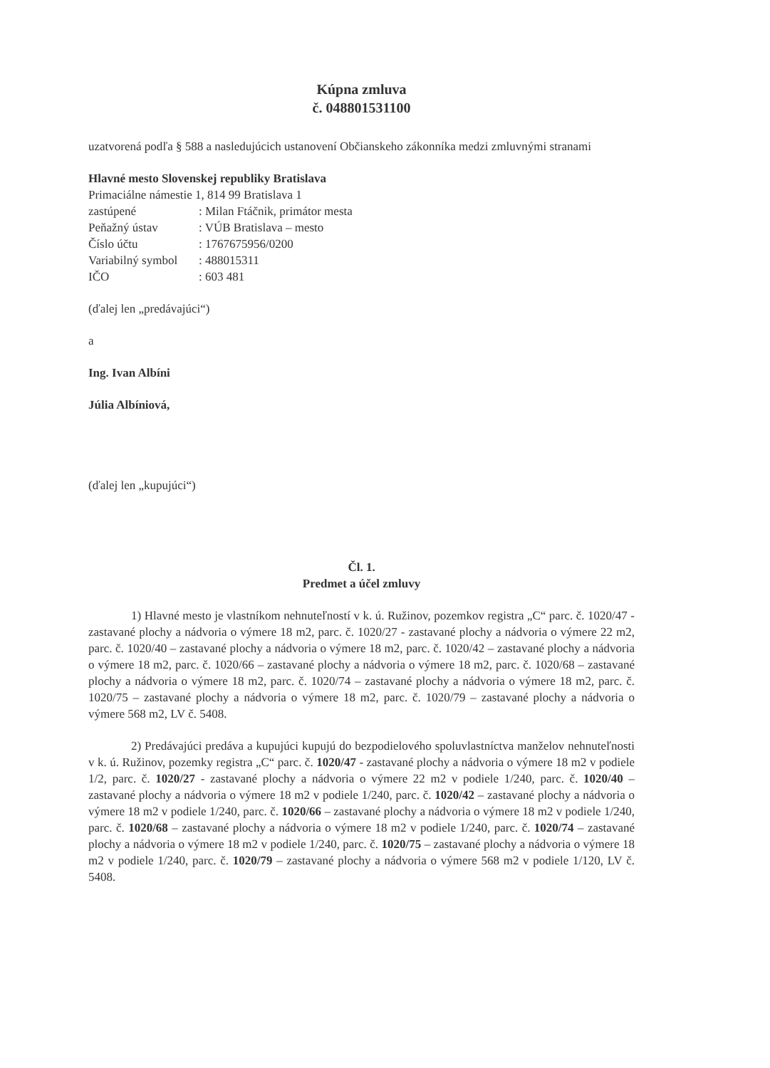Kúpna zmluva
č. 048801531100
uzatvorená podľa § 588 a nasledujúcich ustanovení Občianskeho zákonníka medzi zmluvnými stranami
Hlavné mesto Slovenskej republiky Bratislava
Primaciálne námestie 1, 814 99 Bratislava 1
| zastúpené | : Milan Ftáčnik, primátor mesta |
| Peňažný ústav | : VÚB Bratislava – mesto |
| Číslo účtu | : 1767675956/0200 |
| Variabilný symbol | : 488015311 |
| IČO | : 603 481 |
(ďalej len „predávajúci“)
a
Ing. Ivan Albíni
Júlia Albíniová,
(ďalej len „kupujúci“)
Čl. 1.
Predmet a účel zmluvy
1) Hlavné mesto je vlastníkom nehnuteľností v k. ú. Ružinov, pozemkov registra „C“ parc. č. 1020/47 - zastavané plochy a nádvoria o výmere 18 m2, parc. č. 1020/27 - zastavané plochy a nádvoria o výmere 22 m2, parc. č. 1020/40 – zastavané plochy a nádvoria o výmere 18 m2, parc. č. 1020/42 – zastavané plochy a nádvoria o výmere 18 m2, parc. č. 1020/66 – zastavané plochy a nádvoria o výmere 18 m2, parc. č. 1020/68 – zastavané plochy a nádvoria o výmere 18 m2, parc. č. 1020/74 – zastavané plochy a nádvoria o výmere 18 m2, parc. č. 1020/75 – zastavané plochy a nádvoria o výmere 18 m2, parc. č. 1020/79 – zastavané plochy a nádvoria o výmere 568 m2, LV č. 5408.
2) Predávajúci predáva a kupujúci kupujú do bezpodielového spoluvlastníctva manželov nehnuteľnosti v k. ú. Ružinov, pozemky registra „C“ parc. č. 1020/47 - zastavané plochy a nádvoria o výmere 18 m2 v podiele 1/2, parc. č. 1020/27 - zastavané plochy a nádvoria o výmere 22 m2 v podiele 1/240, parc. č. 1020/40 – zastavané plochy a nádvoria o výmere 18 m2 v podiele 1/240, parc. č. 1020/42 – zastavané plochy a nádvoria o výmere 18 m2 v podiele 1/240, parc. č. 1020/66 – zastavané plochy a nádvoria o výmere 18 m2 v podiele 1/240, parc. č. 1020/68 – zastavané plochy a nádvoria o výmere 18 m2 v podiele 1/240, parc. č. 1020/74 – zastavané plochy a nádvoria o výmere 18 m2 v podiele 1/240, parc. č. 1020/75 – zastavané plochy a nádvoria o výmere 18 m2 v podiele 1/240, parc. č. 1020/79 – zastavané plochy a nádvoria o výmere 568 m2 v podiele 1/120, LV č. 5408.